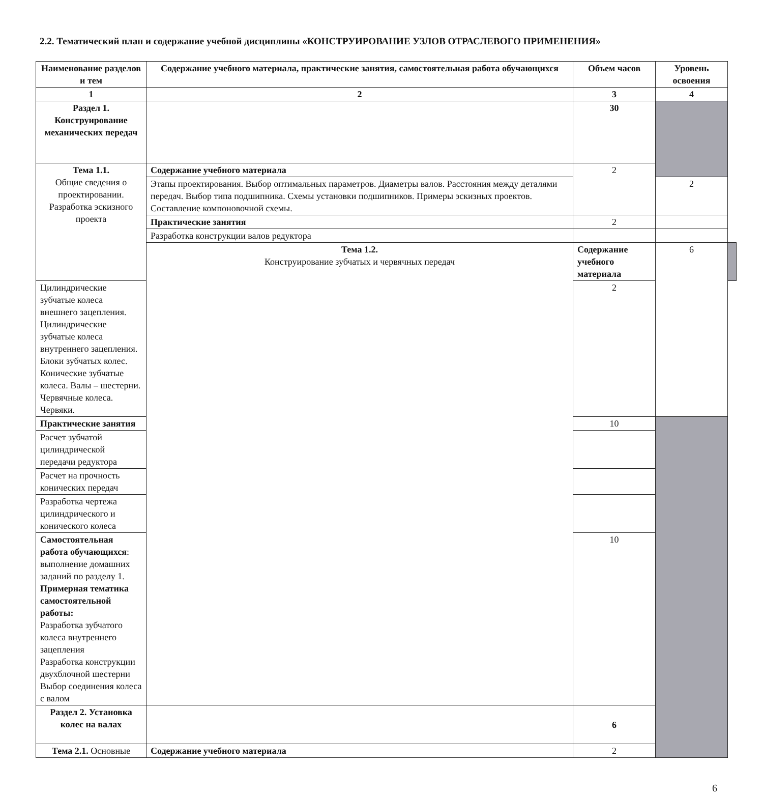2.2. Тематический план и содержание учебной дисциплины «КОНСТРУИРОВАНИЕ УЗЛОВ ОТРАСЛЕВОГО ПРИМЕНЕНИЯ»
| Наименование разделов и тем | Содержание учебного материала, практические занятия, самостоятельная работа обучающихся | Объем часов | Уровень освоения | |
| --- | --- | --- | --- | --- |
| 1 | 2 | 3 | 4 | |
| Раздел 1. Конструирование механических передач | | 30 | | |
| Тема 1.1. Общие сведения о проектировании. Разработка эскизного проекта | Содержание учебного материала | 2 | | |
| | Этапы проектирования. Выбор оптимальных параметров. Диаметры валов. Расстояния между деталями передач. Выбор типа подшипника. Схемы установки подшипников. Примеры эскизных проектов. Составление компоновочной схемы. | | 2 | |
| | Практические занятия | 2 | | |
| | Разработка конструкции валов редуктора | | | |
| | Тема 1.2. Конструирование зубчатых и червячных передач | Содержание учебного материала | 6 | |
| Цилиндрические зубчатые колеса внешнего зацепления. Цилиндрические зубчатые колеса внутреннего зацепления. Блоки зубчатых колес. Конические зубчатые колеса. Валы – шестерни. Червячные колеса. Червяки. | | 2 | | |
| Практические занятия | | 10 | | |
| Расчет зубчатой цилиндрической передачи редуктора | | | | |
| Расчет на прочность конических передач | | | | |
| Разработка чертежа цилиндрического и конического колеса | | | | |
| Самостоятельная работа обучающихся : выполнение домашних заданий по разделу 1. Примерная тематика самостоятельной работы: Разработка зубчатого колеса внутреннего зацепления Разработка конструкции двухблочной шестерни Выбор соединения колеса с валом | | 10 | | |
| Раздел 2. Установка колес на валах | | 6 | | |
| Тема 2.1. Основные | Содержание учебного материала | 2 | | |
6